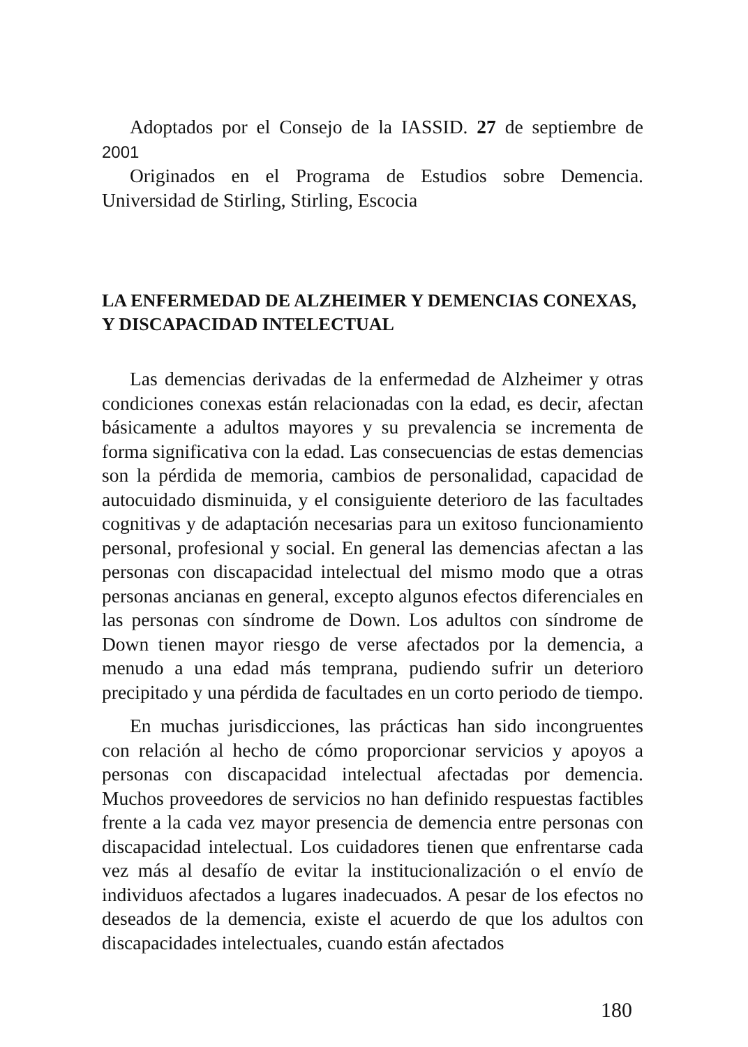Adoptados por el Consejo de la IASSID. 27 de septiembre de 2001
Originados en el Programa de Estudios sobre Demencia. Universidad de Stirling, Stirling, Escocia
LA ENFERMEDAD DE ALZHEIMER Y DEMENCIAS CONEXAS, Y DISCAPACIDAD INTELECTUAL
Las demencias derivadas de la enfermedad de Alzheimer y otras condiciones conexas están relacionadas con la edad, es decir, afectan básicamente a adultos mayores y su prevalencia se incrementa de forma significativa con la edad. Las consecuencias de estas demencias son la pérdida de memoria, cambios de personalidad, capacidad de autocuidado disminuida, y el consiguiente deterioro de las facultades cognitivas y de adaptación necesarias para un exitoso funcionamiento personal, profesional y social. En general las demencias afectan a las personas con discapacidad intelectual del mismo modo que a otras personas ancianas en general, excepto algunos efectos diferenciales en las personas con síndrome de Down. Los adultos con síndrome de Down tienen mayor riesgo de verse afectados por la demencia, a menudo a una edad más temprana, pudiendo sufrir un deterioro precipitado y una pérdida de facultades en un corto periodo de tiempo.
En muchas jurisdicciones, las prácticas han sido incongruentes con relación al hecho de cómo proporcionar servicios y apoyos a personas con discapacidad intelectual afectadas por demencia. Muchos proveedores de servicios no han definido respuestas factibles frente a la cada vez mayor presencia de demencia entre personas con discapacidad intelectual. Los cuidadores tienen que enfrentarse cada vez más al desafío de evitar la institucionalización o el envío de individuos afectados a lugares inadecuados. A pesar de los efectos no deseados de la demencia, existe el acuerdo de que los adultos con discapacidades intelectuales, cuando están afectados
180